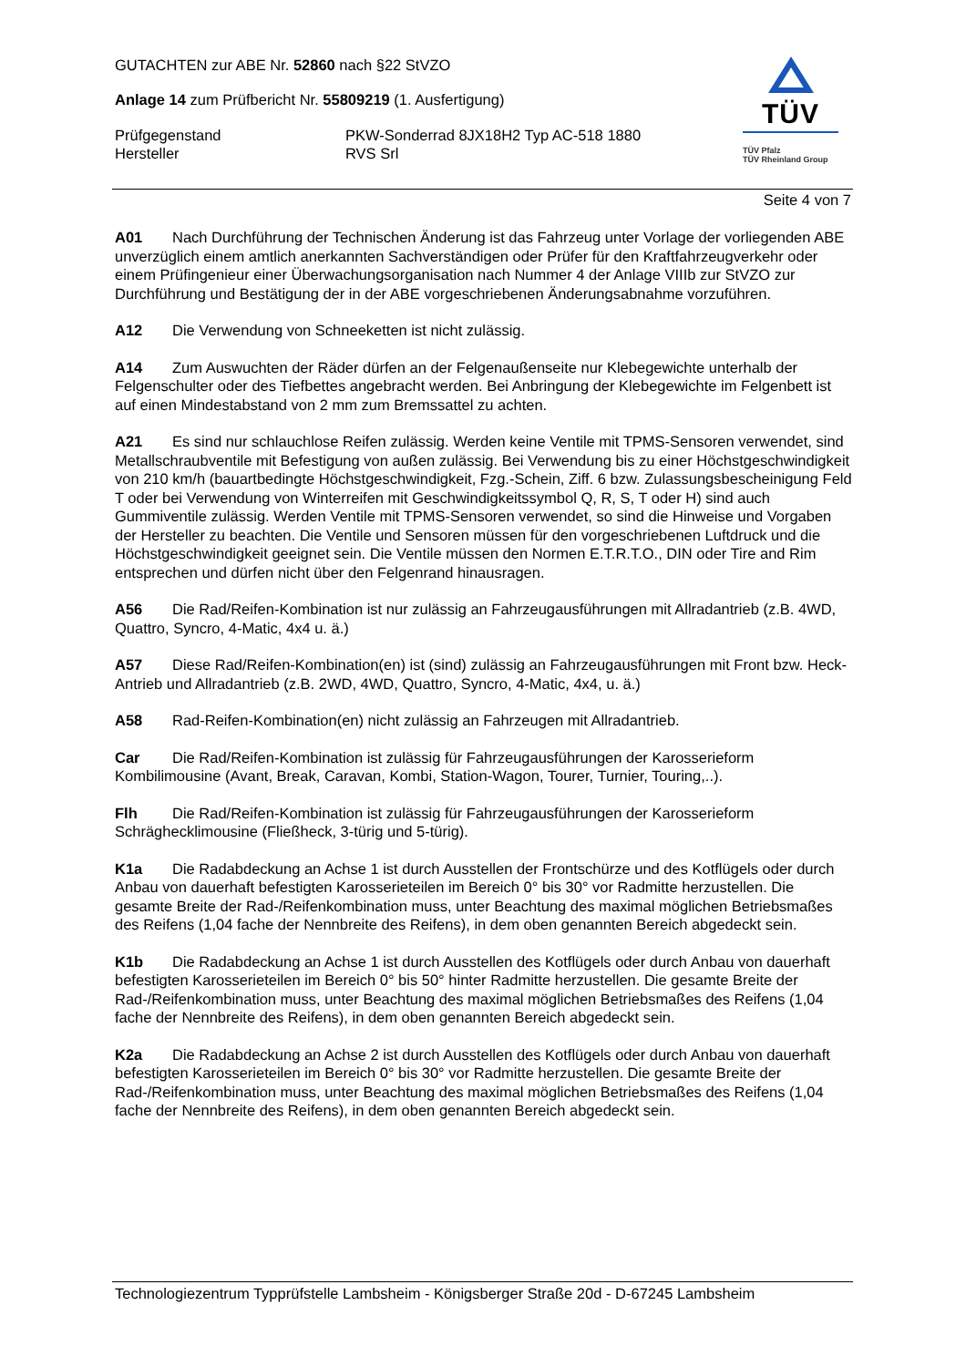GUTACHTEN zur ABE Nr. 52860 nach §22 StVZO
Anlage 14 zum Prüfbericht Nr. 55809219 (1. Ausfertigung)
Prüfgegenstand PKW-Sonderrad 8JX18H2 Typ AC-518 1880
Hersteller RVS Srl
TÜV
TÜV Pfalz
TÜV Rheinland Group
Seite 4 von 7
A01 Nach Durchführung der Technischen Änderung ist das Fahrzeug unter Vorlage der vorliegenden ABE unverzüglich einem amtlich anerkannten Sachverständigen oder Prüfer für den Kraftfahrzeugverkehr oder einem Prüfingenieur einer Überwachungsorganisation nach Nummer 4 der Anlage VIIIb zur StVZO zur Durchführung und Bestätigung der in der ABE vorgeschriebenen Änderungsabnahme vorzuführen.
A12 Die Verwendung von Schneeketten ist nicht zulässig.
A14 Zum Auswuchten der Räder dürfen an der Felgenaußenseite nur Klebegewichte unterhalb der Felgenschulter oder des Tiefbettes angebracht werden. Bei Anbringung der Klebegewichte im Felgenbett ist auf einen Mindestabstand von 2 mm zum Bremssattel zu achten.
A21 Es sind nur schlauchlose Reifen zulässig. Werden keine Ventile mit TPMS-Sensoren verwendet, sind Metallschraubventile mit Befestigung von außen zulässig. Bei Verwendung bis zu einer Höchstgeschwindigkeit von 210 km/h (bauartbedingte Höchstgeschwindigkeit, Fzg.-Schein, Ziff. 6 bzw. Zulassungsbescheinigung Feld T oder bei Verwendung von Winterreifen mit Geschwindigkeitssymbol Q, R, S, T oder H) sind auch Gummiventile zulässig. Werden Ventile mit TPMS-Sensoren verwendet, so sind die Hinweise und Vorgaben der Hersteller zu beachten. Die Ventile und Sensoren müssen für den vorgeschriebenen Luftdruck und die Höchstgeschwindigkeit geeignet sein. Die Ventile müssen den Normen E.T.R.T.O., DIN oder Tire and Rim entsprechen und dürfen nicht über den Felgenrand hinausragen.
A56 Die Rad/Reifen-Kombination ist nur zulässig an Fahrzeugausführungen mit Allradantrieb (z.B. 4WD, Quattro, Syncro, 4-Matic, 4x4 u. ä.)
A57 Diese Rad/Reifen-Kombination(en) ist (sind) zulässig an Fahrzeugausführungen mit Front bzw. Heck-Antrieb und Allradantrieb (z.B. 2WD, 4WD, Quattro, Syncro, 4-Matic, 4x4, u. ä.)
A58 Rad-Reifen-Kombination(en) nicht zulässig an Fahrzeugen mit Allradantrieb.
Car Die Rad/Reifen-Kombination ist zulässig für Fahrzeugausführungen der Karosserieform Kombilimousine (Avant, Break, Caravan, Kombi, Station-Wagon, Tourer, Turnier, Touring,..).
Flh Die Rad/Reifen-Kombination ist zulässig für Fahrzeugausführungen der Karosserieform Schräghecklimousine (Fließheck, 3-türig und 5-türig).
K1a Die Radabdeckung an Achse 1 ist durch Ausstellen der Frontschürze und des Kotflügels oder durch Anbau von dauerhaft befestigten Karosserieteilen im Bereich 0° bis 30° vor Radmitte herzustellen. Die gesamte Breite der Rad-/Reifenkombination muss, unter Beachtung des maximal möglichen Betriebsmaßes des Reifens (1,04 fache der Nennbreite des Reifens), in dem oben genannten Bereich abgedeckt sein.
K1b Die Radabdeckung an Achse 1 ist durch Ausstellen des Kotflügels oder durch Anbau von dauerhaft befestigten Karosserieteilen im Bereich 0° bis 50° hinter Radmitte herzustellen. Die gesamte Breite der Rad-/Reifenkombination muss, unter Beachtung des maximal möglichen Betriebsmaßes des Reifens (1,04 fache der Nennbreite des Reifens), in dem oben genannten Bereich abgedeckt sein.
K2a Die Radabdeckung an Achse 2 ist durch Ausstellen des Kotflügels oder durch Anbau von dauerhaft befestigten Karosserieteilen im Bereich 0° bis 30° vor Radmitte herzustellen. Die gesamte Breite der Rad-/Reifenkombination muss, unter Beachtung des maximal möglichen Betriebsmaßes des Reifens (1,04 fache der Nennbreite des Reifens), in dem oben genannten Bereich abgedeckt sein.
Technologiezentrum Typprüfstelle Lambsheim - Königsberger Straße 20d - D-67245 Lambsheim